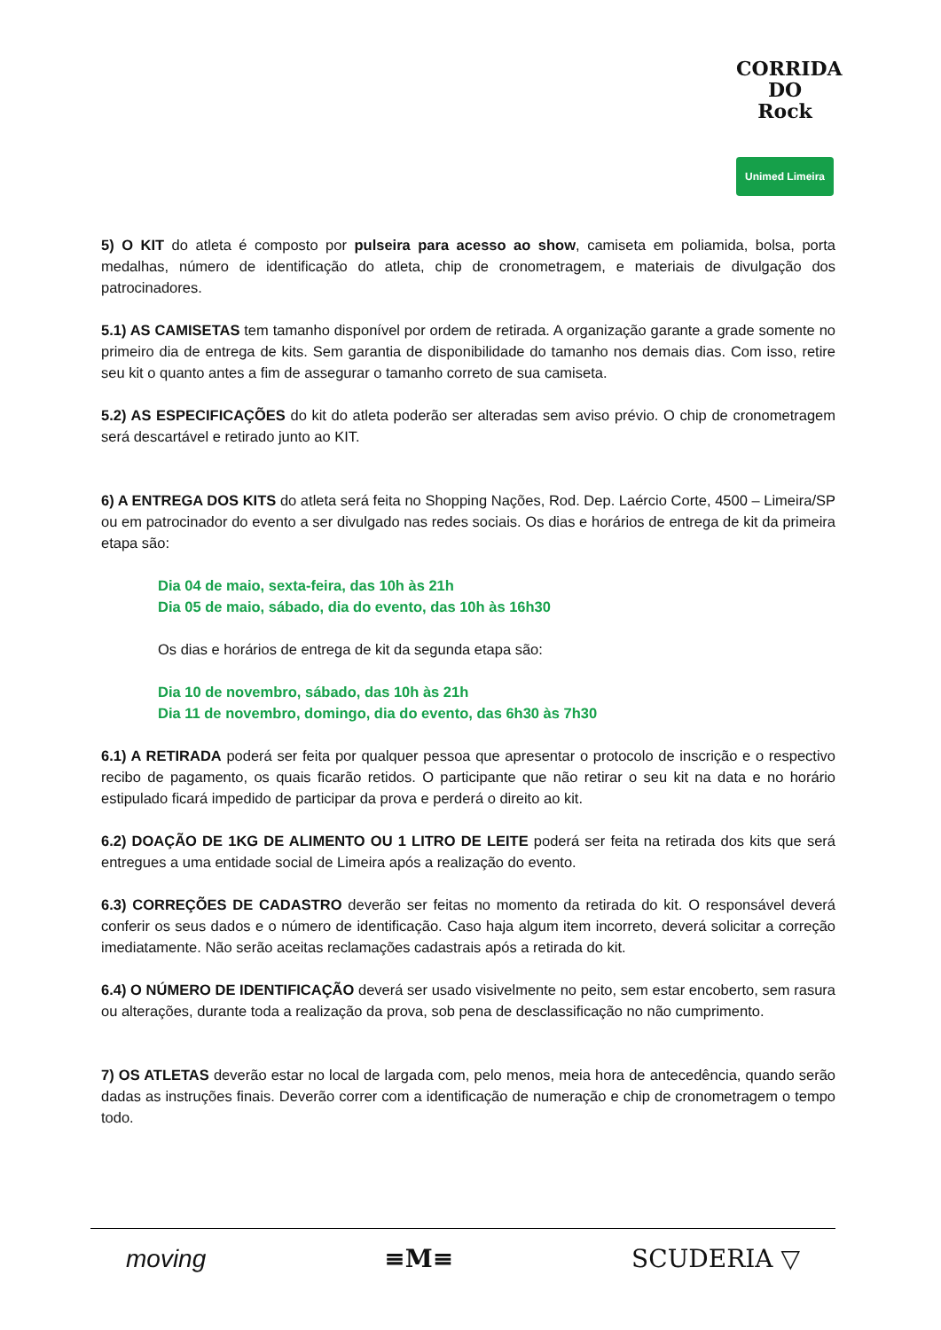CORRIDA DO
Rock
Unimed Limeira
5) O KIT do atleta é composto por pulseira para acesso ao show, camiseta em poliamida, bolsa, porta medalhas, número de identificação do atleta, chip de cronometragem, e materiais de divulgação dos patrocinadores.
5.1) AS CAMISETAS tem tamanho disponível por ordem de retirada. A organização garante a grade somente no primeiro dia de entrega de kits. Sem garantia de disponibilidade do tamanho nos demais dias. Com isso, retire seu kit o quanto antes a fim de assegurar o tamanho correto de sua camiseta.
5.2) AS ESPECIFICAÇÕES do kit do atleta poderão ser alteradas sem aviso prévio. O chip de cronometragem será descartável e retirado junto ao KIT.
6) A ENTREGA DOS KITS do atleta será feita no Shopping Nações, Rod. Dep. Laércio Corte, 4500 – Limeira/SP ou em patrocinador do evento a ser divulgado nas redes sociais. Os dias e horários de entrega de kit da primeira etapa são:
Dia 04 de maio, sexta-feira, das 10h às 21h
Dia 05 de maio, sábado, dia do evento, das 10h às 16h30
Os dias e horários de entrega de kit da segunda etapa são:
Dia 10 de novembro, sábado, das 10h às 21h
Dia 11 de novembro, domingo, dia do evento, das 6h30 às 7h30
6.1) A RETIRADA poderá ser feita por qualquer pessoa que apresentar o protocolo de inscrição e o respectivo recibo de pagamento, os quais ficarão retidos. O participante que não retirar o seu kit na data e no horário estipulado ficará impedido de participar da prova e perderá o direito ao kit.
6.2) DOAÇÃO DE 1KG DE ALIMENTO OU 1 LITRO DE LEITE poderá ser feita na retirada dos kits que será entregues a uma entidade social de Limeira após a realização do evento.
6.3) CORREÇÕES DE CADASTRO deverão ser feitas no momento da retirada do kit. O responsável deverá conferir os seus dados e o número de identificação. Caso haja algum item incorreto, deverá solicitar a correção imediatamente. Não serão aceitas reclamações cadastrais após a retirada do kit.
6.4) O NÚMERO DE IDENTIFICAÇÃO deverá ser usado visivelmente no peito, sem estar encoberto, sem rasura ou alterações, durante toda a realização da prova, sob pena de desclassificação no não cumprimento.
7) OS ATLETAS deverão estar no local de largada com, pelo menos, meia hora de antecedência, quando serão dadas as instruções finais. Deverão correr com a identificação de numeração e chip de cronometragem o tempo todo.
moving ≡M≡ SCUDERIA ▽